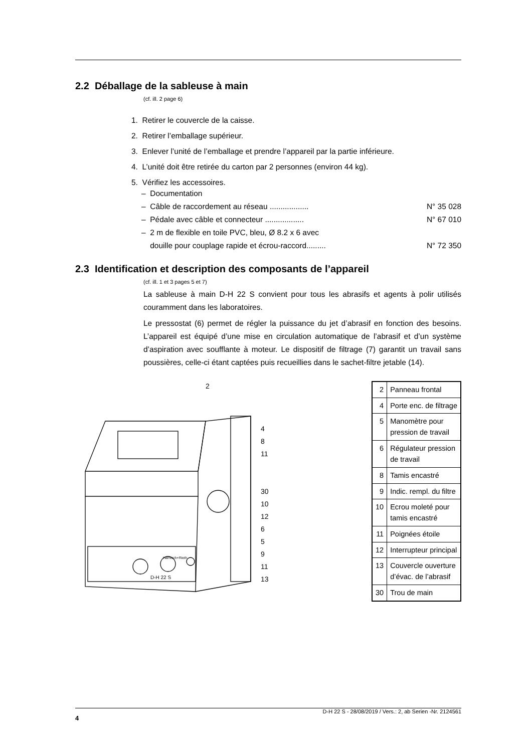2.2 Déballage de la sableuse à main
(cf. ill. 2 page 6)
1. Retirer le couvercle de la caisse.
2. Retirer l’emballage supérieur.
3. Enlever l’unité de l’emballage et prendre l’appareil par la partie inférieure.
4. L’unité doit être retirée du carton par 2 personnes (environ 44 kg).
5. Vérifiez les accessoires.
– Documentation
– Câble de raccordement au réseau .................. N° 35 028
– Pédale avec câble et connecteur .................. N° 67 010
– 2 m de flexible en toile PVC, bleu, Ø 8.2 x 6 avec
douille pour couplage rapide et écrou-raccord......... N° 72 350
2.3 Identification et description des composants de l’appareil
(cf. ill. 1 et 3 pages 5 et 7)
La sableuse à main D-H 22 S convient pour tous les abrasifs et agents à polir utilisés couramment dans les laboratoires.
Le pressostat (6) permet de régler la puissance du jet d’abrasif en fonction des besoins. L’appareil est équipé d’une mise en circulation automatique de l’abrasif et d’un système d’aspiration avec soufflante à moteur. Le dispositif de filtrage (7) garantit un travail sans poussières, celle-ci étant captées puis recueillies dans le sachet-filtre jetable (14).
2
4
8
11
30
10
12
6
5
9
11
13
D-H 22 S
Harnisch+Rieth
| 2 | Panneau frontal |
| 4 | Porte enc. de filtrage |
| 5 | Manomètre pour pression de travail |
| 6 | Régulateur pression de travail |
| 8 | Tamis encastré |
| 9 | Indic. rempl. du filtre |
| 10 | Ecrou moleté pour tamis encastré |
| 11 | Poignées étoile |
| 12 | Interrupteur principal |
| 13 | Couvercle ouverture d’évac. de l’abrasif |
| 30 | Trou de main |
D-H 22 S - 28/08/2019 / Vers.: 2, ab Serien -Nr. 2124561
4